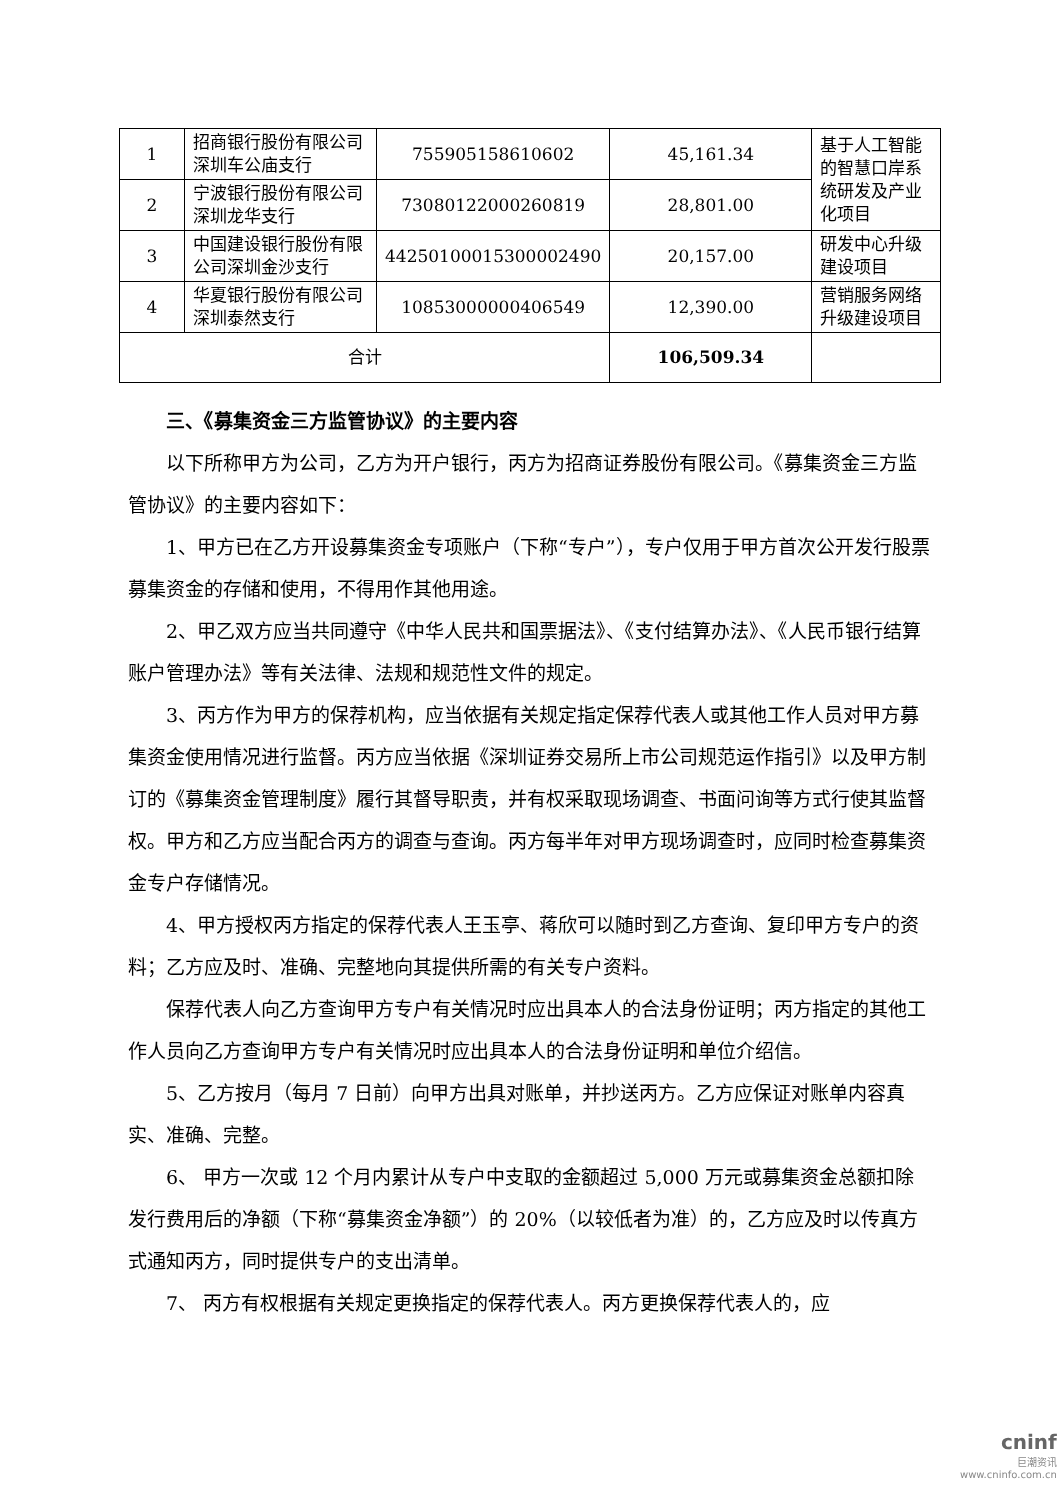| 1 | 招商银行股份有限公司深圳车公庙支行 | 755905158610602 | 45,161.34 | 基于人工智能的智慧口岸系统研发及产业化项目 |
| 2 | 宁波银行股份有限公司深圳龙华支行 | 73080122000260819 | 28,801.00 | |
| 3 | 中国建设银行股份有限公司深圳金沙支行 | 44250100015300002490 | 20,157.00 | 研发中心升级建设项目 |
| 4 | 华夏银行股份有限公司深圳泰然支行 | 10853000000406549 | 12,390.00 | 营销服务网络升级建设项目 |
| 合计 | | | 106,509.34 | |
三、《募集资金三方监管协议》的主要内容
以下所称甲方为公司，乙方为开户银行，丙方为招商证券股份有限公司。《募集资金三方监管协议》的主要内容如下：
1、甲方已在乙方开设募集资金专项账户（下称“专户”），专户仅用于甲方首次公开发行股票募集资金的存储和使用，不得用作其他用途。
2、甲乙双方应当共同遵守《中华人民共和国票据法》、《支付结算办法》、《人民币银行结算账户管理办法》等有关法律、法规和规范性文件的规定。
3、丙方作为甲方的保荐机构，应当依据有关规定指定保荐代表人或其他工作人员对甲方募集资金使用情况进行监督。丙方应当依据《深圳证券交易所上市公司规范运作指引》以及甲方制订的《募集资金管理制度》履行其督导职责，并有权采取现场调查、书面问询等方式行使其监督权。甲方和乙方应当配合丙方的调查与查询。丙方每半年对甲方现场调查时，应同时检查募集资金专户存储情况。
4、甲方授权丙方指定的保荐代表人王玉亭、蒋欣可以随时到乙方查询、复印甲方专户的资料；乙方应及时、准确、完整地向其提供所需的有关专户资料。
保荐代表人向乙方查询甲方专户有关情况时应出具本人的合法身份证明；丙方指定的其他工作人员向乙方查询甲方专户有关情况时应出具本人的合法身份证明和单位介绍信。
5、乙方按月（每月 7 日前）向甲方出具对账单，并抄送丙方。乙方应保证对账单内容真实、准确、完整。
6、 甲方一次或 12 个月内累计从专户中支取的金额超过 5,000 万元或募集资金总额扣除发行费用后的净额（下称“募集资金净额”）的 20%（以较低者为准）的，乙方应及时以传真方式通知丙方，同时提供专户的支出清单。
7、 丙方有权根据有关规定更换指定的保荐代表人。丙方更换保荐代表人的，应
cninf
巨潮资讯
www.cninfo.com.cn